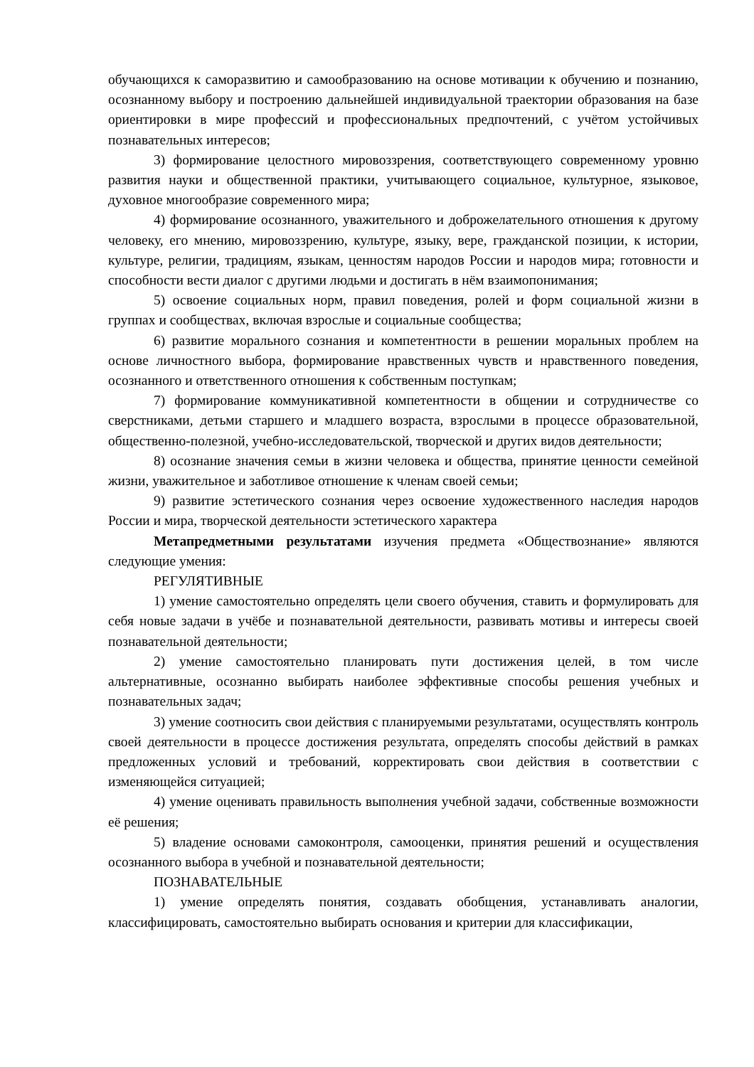обучающихся к саморазвитию и самообразованию на основе мотивации к обучению и познанию, осознанному выбору и построению дальнейшей индивидуальной траектории образования на базе ориентировки в мире профессий и профессиональных предпочтений, с учётом устойчивых познавательных интересов;
3) формирование целостного мировоззрения, соответствующего современному уровню развития науки и общественной практики, учитывающего социальное, культурное, языковое, духовное многообразие современного мира;
4) формирование осознанного, уважительного и доброжелательного отношения к другому человеку, его мнению, мировоззрению, культуре, языку, вере, гражданской позиции, к истории, культуре, религии, традициям, языкам, ценностям народов России и народов мира; готовности и способности вести диалог с другими людьми и достигать в нём взаимопонимания;
5) освоение социальных норм, правил поведения, ролей и форм социальной жизни в группах и сообществах, включая взрослые и социальные сообщества;
6) развитие морального сознания и компетентности в решении моральных проблем на основе личностного выбора, формирование нравственных чувств и нравственного поведения, осознанного и ответственного отношения к собственным поступкам;
7) формирование коммуникативной компетентности в общении и сотрудничестве со сверстниками, детьми старшего и младшего возраста, взрослыми в процессе образовательной, общественно-полезной, учебно-исследовательской, творческой и других видов деятельности;
8) осознание значения семьи в жизни человека и общества, принятие ценности семейной жизни, уважительное и заботливое отношение к членам своей семьи;
9) развитие эстетического сознания через освоение художественного наследия народов России и мира, творческой деятельности эстетического характера
Метапредметными результатами изучения предмета «Обществознание» являются следующие умения:
РЕГУЛЯТИВНЫЕ
1) умение самостоятельно определять цели своего обучения, ставить и формулировать для себя новые задачи в учёбе и познавательной деятельности, развивать мотивы и интересы своей познавательной деятельности;
2) умение самостоятельно планировать пути достижения целей, в том числе альтернативные, осознанно выбирать наиболее эффективные способы решения учебных и познавательных задач;
3) умение соотносить свои действия с планируемыми результатами, осуществлять контроль своей деятельности в процессе достижения результата, определять способы действий в рамках предложенных условий и требований, корректировать свои действия в соответствии с изменяющейся ситуацией;
4) умение оценивать правильность выполнения учебной задачи, собственные возможности её решения;
5) владение основами самоконтроля, самооценки, принятия решений и осуществления осознанного выбора в учебной и познавательной деятельности;
ПОЗНАВАТЕЛЬНЫЕ
1) умение определять понятия, создавать обобщения, устанавливать аналогии, классифицировать, самостоятельно выбирать основания и критерии для классификации,